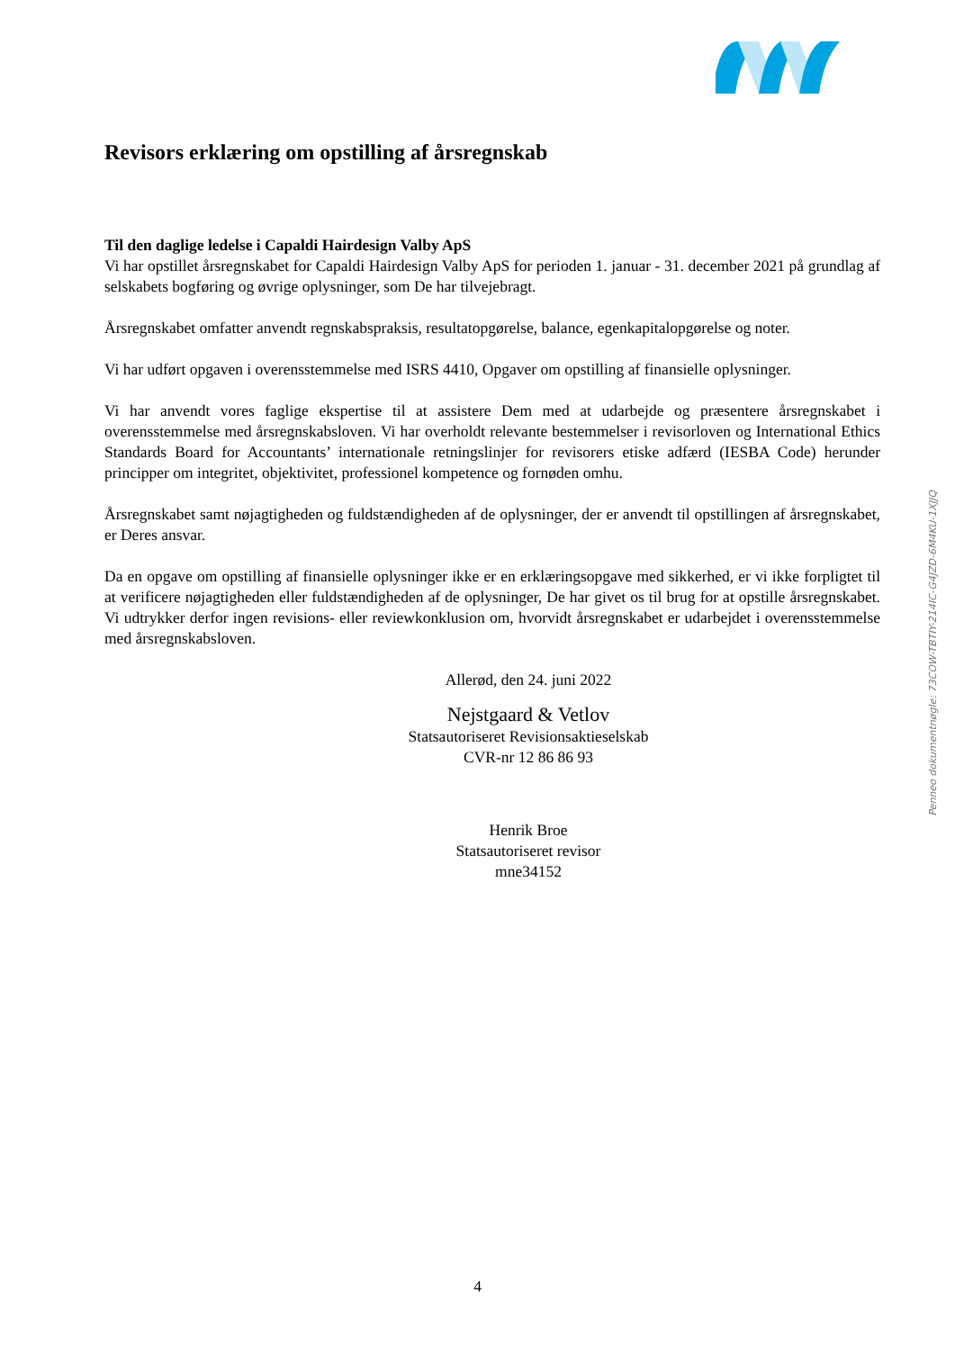Revisors erklæring om opstilling af årsregnskab
Til den daglige ledelse i Capaldi Hairdesign Valby ApS
Vi har opstillet årsregnskabet for Capaldi Hairdesign Valby ApS for perioden 1. januar - 31. december 2021 på grundlag af selskabets bogføring og øvrige oplysninger, som De har tilvejebragt.
Årsregnskabet omfatter anvendt regnskabspraksis, resultatopgørelse, balance, egenkapitalopgørelse og noter.
Vi har udført opgaven i overensstemmelse med ISRS 4410, Opgaver om opstilling af finansielle oplysninger.
Vi har anvendt vores faglige ekspertise til at assistere Dem med at udarbejde og præsentere årsregnskabet i overensstemmelse med årsregnskabsloven. Vi har overholdt relevante bestemmelser i revisorloven og International Ethics Standards Board for Accountants’ internationale retningslinjer for revisorers etiske adfærd (IESBA Code) herunder principper om integritet, objektivitet, professionel kompetence og fornøden omhu.
Årsregnskabet samt nøjagtigheden og fuldstændigheden af de oplysninger, der er anvendt til opstillingen af årsregnskabet, er Deres ansvar.
Da en opgave om opstilling af finansielle oplysninger ikke er en erklæringsopgave med sikkerhed, er vi ikke forpligtet til at verificere nøjagtigheden eller fuldstændigheden af de oplysninger, De har givet os til brug for at opstille årsregnskabet. Vi udtrykker derfor ingen revisions- eller reviewkonklusion om, hvorvidt årsregnskabet er udarbejdet i overensstemmelse med årsregnskabsloven.
Allerød, den 24. juni 2022
Nejstgaard & Vetlov
Statsautoriseret Revisionsaktieselskab
CVR-nr 12 86 86 93
Henrik Broe
Statsautoriseret revisor
mne34152
Penneo dokumentnøgle: 73COW-TBTIY-214IC-G4JZD-6M4KU-1XJJQ
4